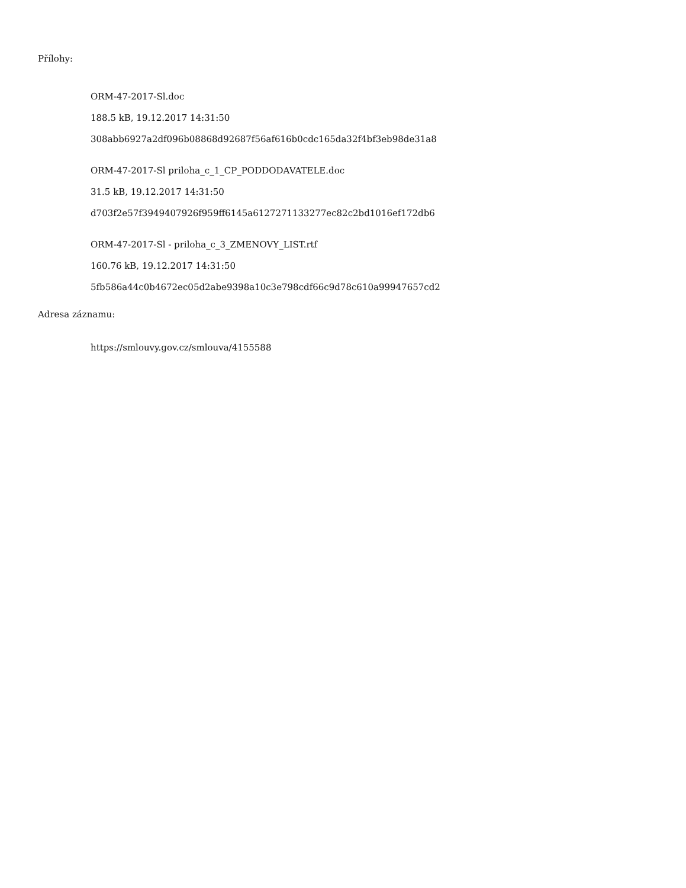Přílohy:
ORM-47-2017-Sl.doc
188.5 kB, 19.12.2017 14:31:50
308abb6927a2df096b08868d92687f56af616b0cdc165da32f4bf3eb98de31a8
ORM-47-2017-Sl priloha_c_1_CP_PODDODAVATELE.doc
31.5 kB, 19.12.2017 14:31:50
d703f2e57f3949407926f959ff6145a6127271133277ec82c2bd1016ef172db6
ORM-47-2017-Sl - priloha_c_3_ZMENOVY_LIST.rtf
160.76 kB, 19.12.2017 14:31:50
5fb586a44c0b4672ec05d2abe9398a10c3e798cdf66c9d78c610a99947657cd2
Adresa záznamu:
https://smlouvy.gov.cz/smlouva/4155588